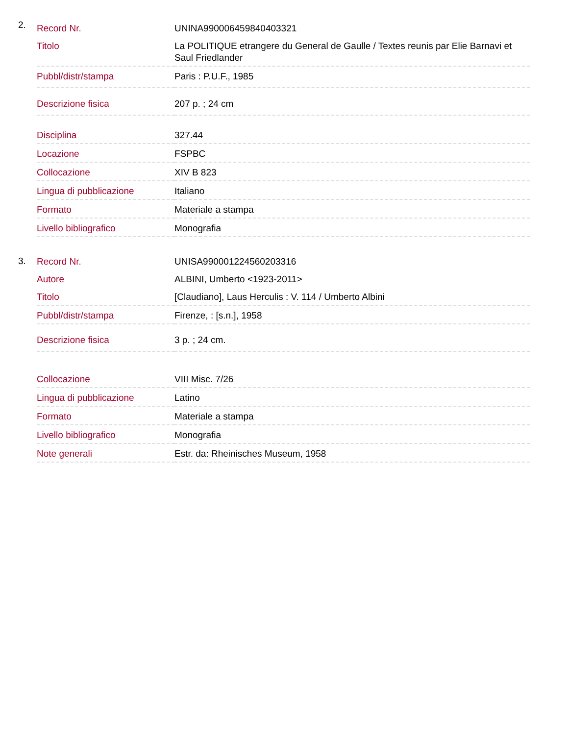2.
| Record Nr. | UNINA990006459840403321 |
| Titolo | La POLITIQUE etrangere du General de Gaulle / Textes reunis par Elie Barnavi et Saul Friedlander |
| Pubbl/distr/stampa | Paris : P.U.F., 1985 |
| Descrizione fisica | 207 p. ; 24 cm |
| Disciplina | 327.44 |
| Locazione | FSPBC |
| Collocazione | XIV B 823 |
| Lingua di pubblicazione | Italiano |
| Formato | Materiale a stampa |
| Livello bibliografico | Monografia |
3.
| Record Nr. | UNISA990001224560203316 |
| Autore | ALBINI, Umberto <1923-2011> |
| Titolo | [Claudiano], Laus Herculis : V. 114 / Umberto Albini |
| Pubbl/distr/stampa | Firenze, : [s.n.], 1958 |
| Descrizione fisica | 3 p. ; 24 cm. |
| Collocazione | VIII Misc. 7/26 |
| Lingua di pubblicazione | Latino |
| Formato | Materiale a stampa |
| Livello bibliografico | Monografia |
| Note generali | Estr. da: Rheinisches Museum, 1958 |